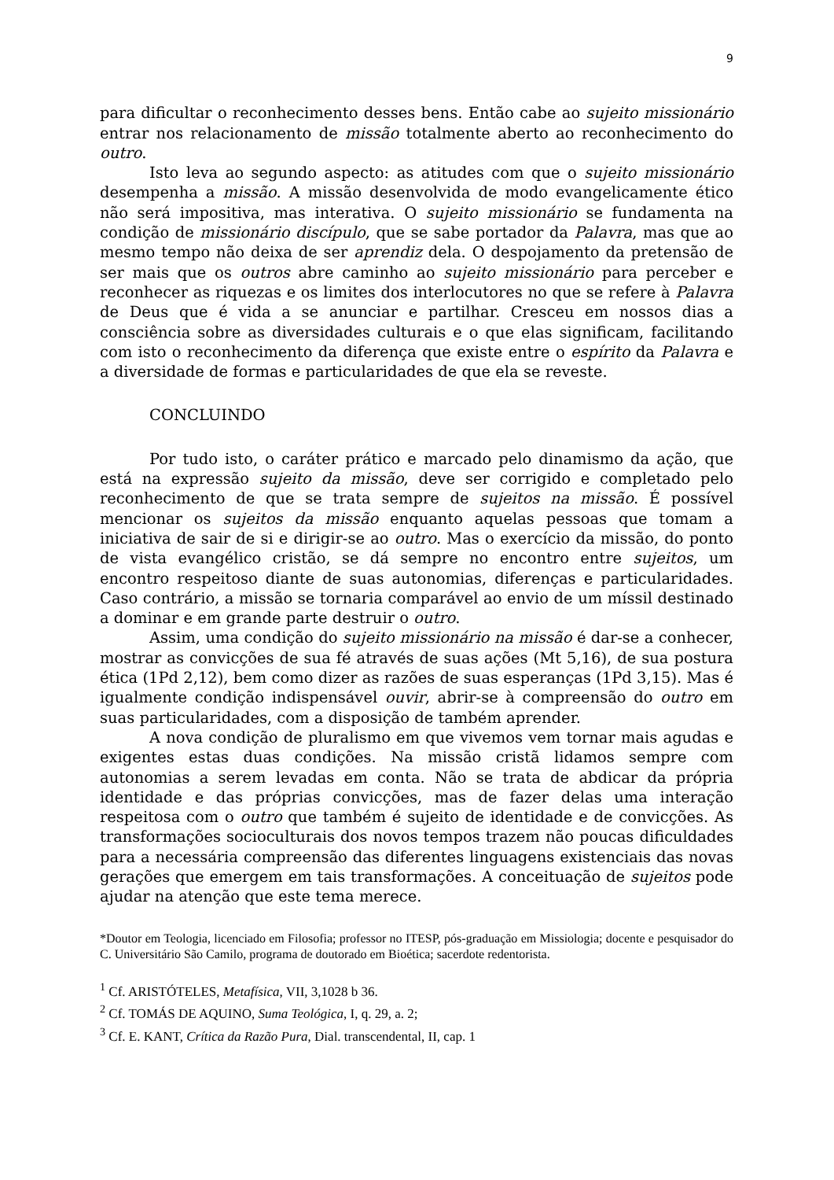9
para dificultar o reconhecimento desses bens. Então cabe ao sujeito missionário entrar nos relacionamento de missão totalmente aberto ao reconhecimento do outro.
Isto leva ao segundo aspecto: as atitudes com que o sujeito missionário desempenha a missão. A missão desenvolvida de modo evangelicamente ético não será impositiva, mas interativa. O sujeito missionário se fundamenta na condição de missionário discípulo, que se sabe portador da Palavra, mas que ao mesmo tempo não deixa de ser aprendiz dela. O despojamento da pretensão de ser mais que os outros abre caminho ao sujeito missionário para perceber e reconhecer as riquezas e os limites dos interlocutores no que se refere à Palavra de Deus que é vida a se anunciar e partilhar. Cresceu em nossos dias a consciência sobre as diversidades culturais e o que elas significam, facilitando com isto o reconhecimento da diferença que existe entre o espírito da Palavra e a diversidade de formas e particularidades de que ela se reveste.
CONCLUINDO
Por tudo isto, o caráter prático e marcado pelo dinamismo da ação, que está na expressão sujeito da missão, deve ser corrigido e completado pelo reconhecimento de que se trata sempre de sujeitos na missão. É possível mencionar os sujeitos da missão enquanto aquelas pessoas que tomam a iniciativa de sair de si e dirigir-se ao outro. Mas o exercício da missão, do ponto de vista evangélico cristão, se dá sempre no encontro entre sujeitos, um encontro respeitoso diante de suas autonomias, diferenças e particularidades. Caso contrário, a missão se tornaria comparável ao envio de um míssil destinado a dominar e em grande parte destruir o outro.
Assim, uma condição do sujeito missionário na missão é dar-se a conhecer, mostrar as convicções de sua fé através de suas ações (Mt 5,16), de sua postura ética (1Pd 2,12), bem como dizer as razões de suas esperanças (1Pd 3,15). Mas é igualmente condição indispensável ouvir, abrir-se à compreensão do outro em suas particularidades, com a disposição de também aprender.
A nova condição de pluralismo em que vivemos vem tornar mais agudas e exigentes estas duas condições. Na missão cristã lidamos sempre com autonomias a serem levadas em conta. Não se trata de abdicar da própria identidade e das próprias convicções, mas de fazer delas uma interação respeitosa com o outro que também é sujeito de identidade e de convicções. As transformações socioculturais dos novos tempos trazem não poucas dificuldades para a necessária compreensão das diferentes linguagens existenciais das novas gerações que emergem em tais transformações. A conceituação de sujeitos pode ajudar na atenção que este tema merece.
*Doutor em Teologia, licenciado em Filosofia; professor no ITESP, pós-graduação em Missiologia; docente e pesquisador do C. Universitário São Camilo, programa de doutorado em Bioética; sacerdote redentorista.
<sup>1</sup> Cf. ARISTÓTELES, Metafísica, VII, 3,1028 b 36.
<sup>2</sup> Cf. TOMÁS DE AQUINO, Suma Teológica, I, q. 29, a. 2;
<sup>3</sup> Cf. E. KANT, Crítica da Razão Pura, Dial. transcendental, II, cap. 1